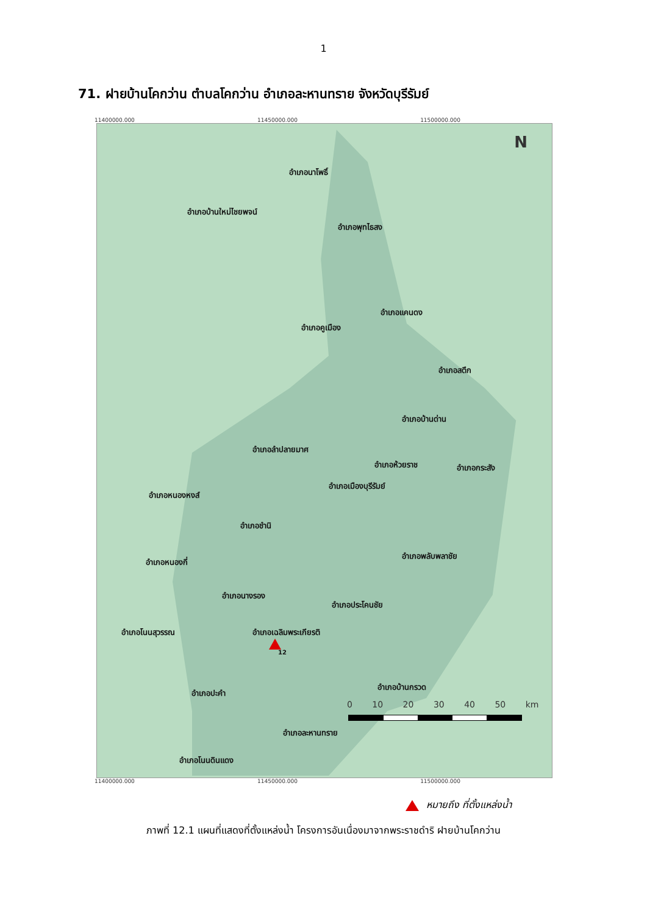1
71. ฝายบ้านโคกว่าน ตำบลโคกว่าน อำเภอละหานทราย จังหวัดบุรีรัมย์
11400000.000 11450000.000 11500000.000
N
อำเภอนาโพธิ์
อำเภอบ้านใหม่ไชยพจน์
อำเภอพุทไธสง
อำเภอแคนดง
อำเภอคูเมือง
อำเภอสตึก
อำเภอบ้านด่าน
อำเภอลำปลายมาศ
อำเภอห้วยราช อำเภอกระสัง
อำเภอเมืองบุรีรัมย์
อำเภอหนองหงส์
อำเภอชำนิ
อำเภอพลับพลาชัย
อำเภอหนองกี่
อำเภอนางรอง
อำเภอประโคนชัย
อำเภอโนนสุวรรณ อำเภอเฉลิมพระเกียรติ
12
อำเภอบ้านกรวด
อำเภอปะคำ
อำเภอละหานทราย
อำเภอโนนดินแดง
0 10 20 30 40 50 km
11400000.000 11450000.000 11500000.000
หมายถึง ที่ตั้งแหล่งน้ำ
ภาพที่ 12.1 แผนที่แสดงที่ตั้งแหล่งน้ำ โครงการอันเนื่องมาจากพระราชดำริ ฝายบ้านโคกว่าน